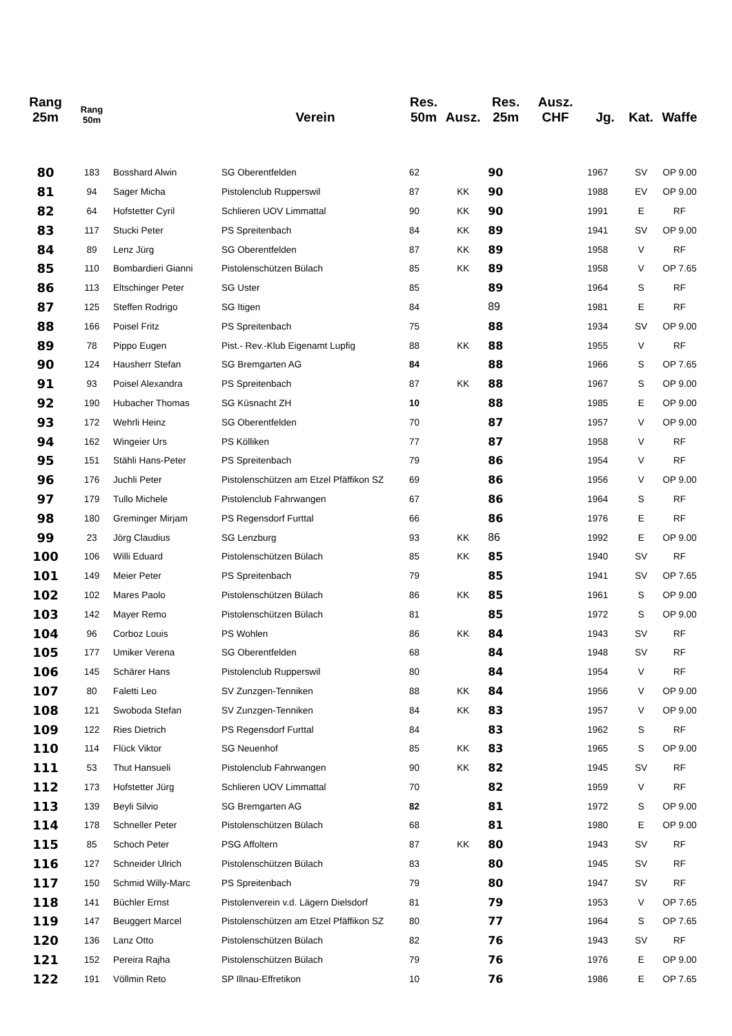| Rang 25m | Rang 50m | | Verein | Res. 50m | Ausz. | Res. 25m | Ausz. CHF | Jg. | Kat. | Waffe |
| --- | --- | --- | --- | --- | --- | --- | --- | --- | --- | --- |
| 80 | 183 | Bosshard Alwin | SG Oberentfelden | 62 | | 90 | | 1967 | SV | OP 9.00 |
| 81 | 94 | Sager Micha | Pistolenclub Rupperswil | 87 | KK | 90 | | 1988 | EV | OP 9.00 |
| 82 | 64 | Hofstetter Cyril | Schlieren UOV Limmattal | 90 | KK | 90 | | 1991 | E | RF |
| 83 | 117 | Stucki Peter | PS Spreitenbach | 84 | KK | 89 | | 1941 | SV | OP 9.00 |
| 84 | 89 | Lenz Jürg | SG Oberentfelden | 87 | KK | 89 | | 1958 | V | RF |
| 85 | 110 | Bombardieri Gianni | Pistolenschützen Bülach | 85 | KK | 89 | | 1958 | V | OP 7.65 |
| 86 | 113 | Eltschinger Peter | SG Uster | 85 | | 89 | | 1964 | S | RF |
| 87 | 125 | Steffen Rodrigo | SG Itigen | 84 | | 89 | | 1981 | E | RF |
| 88 | 166 | Poisel Fritz | PS Spreitenbach | 75 | | 88 | | 1934 | SV | OP 9.00 |
| 89 | 78 | Pippo Eugen | Pist.- Rev.-Klub Eigenamt Lupfig | 88 | KK | 88 | | 1955 | V | RF |
| 90 | 124 | Hausherr Stefan | SG Bremgarten AG | 84 | | 88 | | 1966 | S | OP 7.65 |
| 91 | 93 | Poisel Alexandra | PS Spreitenbach | 87 | KK | 88 | | 1967 | S | OP 9.00 |
| 92 | 190 | Hubacher Thomas | SG Küsnacht ZH | 10 | | 88 | | 1985 | E | OP 9.00 |
| 93 | 172 | Wehrli Heinz | SG Oberentfelden | 70 | | 87 | | 1957 | V | OP 9.00 |
| 94 | 162 | Wingeier Urs | PS Kölliken | 77 | | 87 | | 1958 | V | RF |
| 95 | 151 | Stähli Hans-Peter | PS Spreitenbach | 79 | | 86 | | 1954 | V | RF |
| 96 | 176 | Juchli Peter | Pistolenschützen am Etzel Pfäffikon SZ | 69 | | 86 | | 1956 | V | OP 9.00 |
| 97 | 179 | Tullo Michele | Pistolenclub Fahrwangen | 67 | | 86 | | 1964 | S | RF |
| 98 | 180 | Greminger Mirjam | PS Regensdorf Furttal | 66 | | 86 | | 1976 | E | RF |
| 99 | 23 | Jörg Claudius | SG Lenzburg | 93 | KK | 86 | | 1992 | E | OP 9.00 |
| 100 | 106 | Willi Eduard | Pistolenschützen Bülach | 85 | KK | 85 | | 1940 | SV | RF |
| 101 | 149 | Meier Peter | PS Spreitenbach | 79 | | 85 | | 1941 | SV | OP 7.65 |
| 102 | 102 | Mares Paolo | Pistolenschützen Bülach | 86 | KK | 85 | | 1961 | S | OP 9.00 |
| 103 | 142 | Mayer Remo | Pistolenschützen Bülach | 81 | | 85 | | 1972 | S | OP 9.00 |
| 104 | 96 | Corboz Louis | PS Wohlen | 86 | KK | 84 | | 1943 | SV | RF |
| 105 | 177 | Umiker Verena | SG Oberentfelden | 68 | | 84 | | 1948 | SV | RF |
| 106 | 145 | Schärer Hans | Pistolenclub Rupperswil | 80 | | 84 | | 1954 | V | RF |
| 107 | 80 | Faletti Leo | SV Zunzgen-Tenniken | 88 | KK | 84 | | 1956 | V | OP 9.00 |
| 108 | 121 | Swoboda Stefan | SV Zunzgen-Tenniken | 84 | KK | 83 | | 1957 | V | OP 9.00 |
| 109 | 122 | Ries Dietrich | PS Regensdorf Furttal | 84 | | 83 | | 1962 | S | RF |
| 110 | 114 | Flück Viktor | SG Neuenhof | 85 | KK | 83 | | 1965 | S | OP 9.00 |
| 111 | 53 | Thut Hansueli | Pistolenclub Fahrwangen | 90 | KK | 82 | | 1945 | SV | RF |
| 112 | 173 | Hofstetter Jürg | Schlieren UOV Limmattal | 70 | | 82 | | 1959 | V | RF |
| 113 | 139 | Beyli Silvio | SG Bremgarten AG | 82 | | 81 | | 1972 | S | OP 9.00 |
| 114 | 178 | Schneller Peter | Pistolenschützen Bülach | 68 | | 81 | | 1980 | E | OP 9.00 |
| 115 | 85 | Schoch Peter | PSG Affoltern | 87 | KK | 80 | | 1943 | SV | RF |
| 116 | 127 | Schneider Ulrich | Pistolenschützen Bülach | 83 | | 80 | | 1945 | SV | RF |
| 117 | 150 | Schmid Willy-Marc | PS Spreitenbach | 79 | | 80 | | 1947 | SV | RF |
| 118 | 141 | Büchler Ernst | Pistolenverein v.d. Lägern Dielsdorf | 81 | | 79 | | 1953 | V | OP 7.65 |
| 119 | 147 | Beuggert Marcel | Pistolenschützen am Etzel Pfäffikon SZ | 80 | | 77 | | 1964 | S | OP 7.65 |
| 120 | 136 | Lanz Otto | Pistolenschützen Bülach | 82 | | 76 | | 1943 | SV | RF |
| 121 | 152 | Pereira Rajha | Pistolenschützen Bülach | 79 | | 76 | | 1976 | E | OP 9.00 |
| 122 | 191 | Völlmin Reto | SP Illnau-Effretikon | 10 | | 76 | | 1986 | E | OP 7.65 |